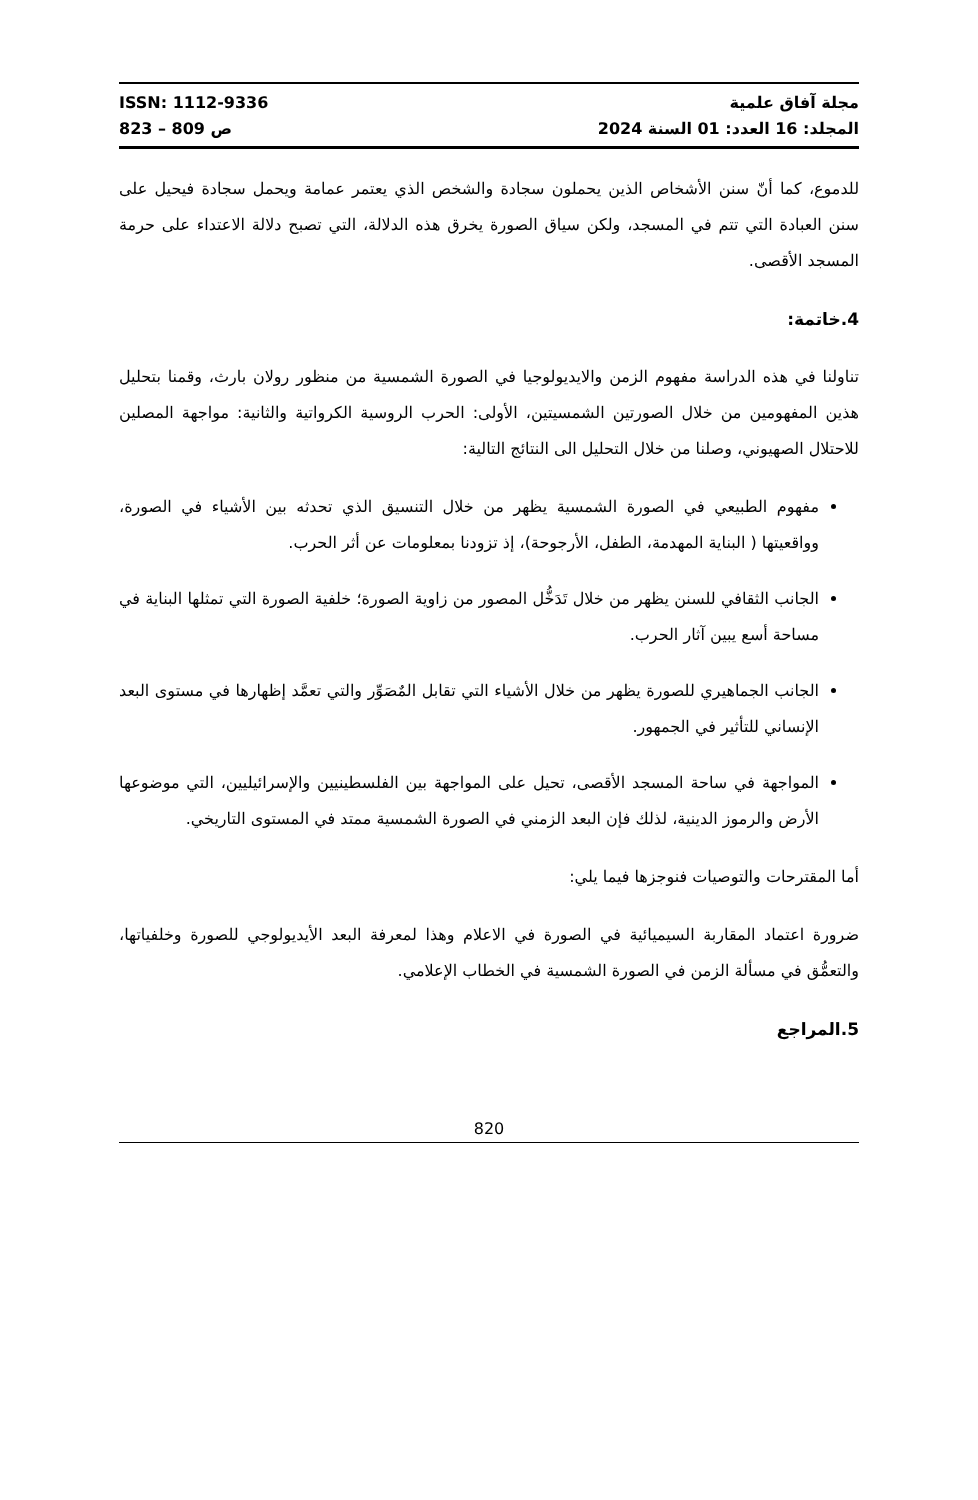مجلة آفاق علمية ISSN: 1112-9336
المجلد: 16 العدد: 01 السنة 2024 ص 809 – 823
للدموع، كما أنّ سنن الأشخاص الذين يحملون سجادة والشخص الذي يعتمر عمامة ويحمل سجادة فيحيل على سنن العبادة التي تتم في المسجد، ولكن سياق الصورة يخرق هذه الدلالة، التي تصبح دلالة الاعتداء على حرمة المسجد الأقصى.
4.خاتمة:
تناولنا في هذه الدراسة مفهوم الزمن والايديولوجيا في الصورة الشمسية من منظور رولان بارث، وقمنا بتحليل هذين المفهومين من خلال الصورتين الشمسيتين، الأولى: الحرب الروسية الكرواتية والثانية: مواجهة المصلين للاحتلال الصهيوني، وصلنا من خلال التحليل الى النتائج التالية:
مفهوم الطبيعي في الصورة الشمسية يظهر من خلال التنسيق الذي تحدثه بين الأشياء في الصورة، وواقعيتها ( البناية المهدمة، الطفل، الأرجوحة)، إذ تزودنا بمعلومات عن أثر الحرب.
الجانب الثقافي للسنن يظهر من خلال تَدَخُّل المصور من زاوية الصورة؛ خلفية الصورة التي تمثلها البناية في مساحة أسع يبين آثار الحرب.
الجانب الجماهيري للصورة يظهر من خلال الأشياء التي تقابل المٌصَوِّر والتي تعمَّد إظهارها في مستوى البعد الإنساني للتأثير في الجمهور.
المواجهة في ساحة المسجد الأقصى، تحيل على المواجهة بين الفلسطينيين والإسرائيليين، التي موضوعها الأرض والرموز الدينية، لذلك فإن البعد الزمني في الصورة الشمسية ممتد في المستوى التاريخي.
أما المقترحات والتوصيات فنوجزها فيما يلي:
ضرورة اعتماد المقاربة السيميائية في الصورة في الاعلام وهذا لمعرفة البعد الأيديولوجي للصورة وخلفياتها، والتعمُّق في مسألة الزمن في الصورة الشمسية في الخطاب الإعلامي.
5.المراجع
820